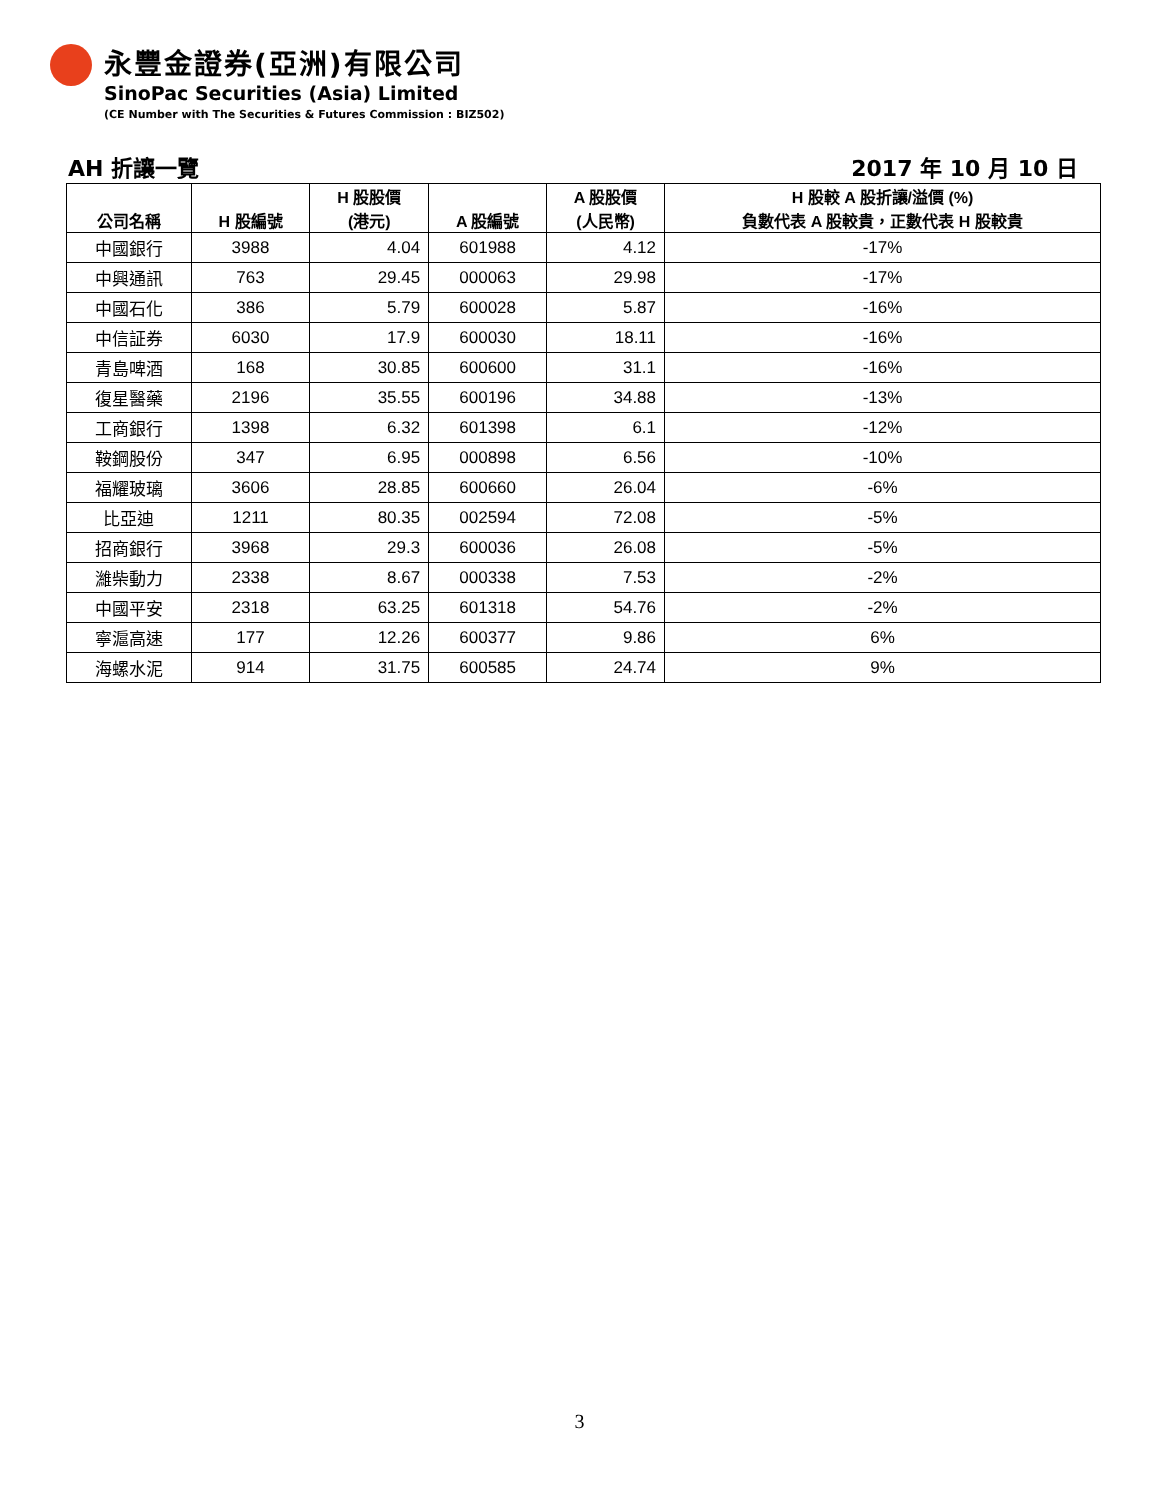永豐金證券(亞洲)有限公司
SinoPac Securities (Asia) Limited
(CE Number with The Securities & Futures Commission : BIZ502)
AH 折讓一覽 2017 年 10 月 10 日
| 公司名稱 | H 股編號 | H 股股價 (港元) | A 股編號 | A 股股價 (人民幣) | H 股較 A 股折讓/溢價 (%) 負數代表 A 股較貴，正數代表 H 股較貴 |
| --- | --- | --- | --- | --- | --- |
| 中國銀行 | 3988 | 4.04 | 601988 | 4.12 | -17% |
| 中興通訊 | 763 | 29.45 | 000063 | 29.98 | -17% |
| 中國石化 | 386 | 5.79 | 600028 | 5.87 | -16% |
| 中信証券 | 6030 | 17.9 | 600030 | 18.11 | -16% |
| 青島啤酒 | 168 | 30.85 | 600600 | 31.1 | -16% |
| 復星醫藥 | 2196 | 35.55 | 600196 | 34.88 | -13% |
| 工商銀行 | 1398 | 6.32 | 601398 | 6.1 | -12% |
| 鞍鋼股份 | 347 | 6.95 | 000898 | 6.56 | -10% |
| 福耀玻璃 | 3606 | 28.85 | 600660 | 26.04 | -6% |
| 比亞迪 | 1211 | 80.35 | 002594 | 72.08 | -5% |
| 招商銀行 | 3968 | 29.3 | 600036 | 26.08 | -5% |
| 濰柴動力 | 2338 | 8.67 | 000338 | 7.53 | -2% |
| 中國平安 | 2318 | 63.25 | 601318 | 54.76 | -2% |
| 寧滬高速 | 177 | 12.26 | 600377 | 9.86 | 6% |
| 海螺水泥 | 914 | 31.75 | 600585 | 24.74 | 9% |
3